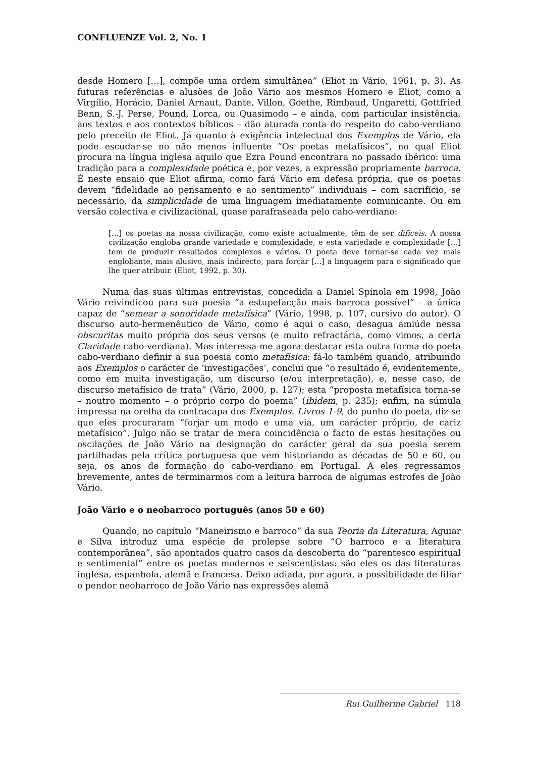CONFLUENZE Vol. 2, No. 1
desde Homero […], compõe uma ordem simultânea” (Eliot in Vário, 1961, p. 3). As futuras referências e alusões de João Vário aos mesmos Homero e Eliot, como a Virgílio, Horácio, Daniel Arnaut, Dante, Villon, Goethe, Rimbaud, Ungaretti, Gottfried Benn, S.-J. Perse, Pound, Lorca, ou Quasimodo – e ainda, com particular insistência, aos textos e aos contextos bíblicos – dão aturada conta do respeito do cabo-verdiano pelo preceito de Eliot. Já quanto à exigência intelectual dos Exemplos de Vário, ela pode escudar-se no não menos influente “Os poetas metafísicos”, no qual Eliot procura na língua inglesa aquilo que Ezra Pound encontrara no passado ibérico: uma tradição para a complexidade poética e, por vezes, a expressão propriamente barroca. É neste ensaio que Eliot afirma, como fará Vário em defesa própria, que os poetas devem “fidelidade ao pensamento e ao sentimento” individuais – com sacrifício, se necessário, da simplicidade de uma linguagem imediatamente comunicante. Ou em versão colectiva e civilizacional, quase parafraseada pelo cabo-verdiano:
[…] os poetas na nossa civilização, como existe actualmente, têm de ser difíceis. A nossa civilização engloba grande variedade e complexidade, e esta variedade e complexidade […] tem de produzir resultados complexos e vários. O poeta deve tornar-se cada vez mais englobante, mais alusivo, mais indirecto, para forçar […] a linguagem para o significado que lhe quer atribuir. (Eliot, 1992, p. 30).
Numa das suas últimas entrevistas, concedida a Daniel Spínola em 1998, João Vário reivindicou para sua poesia “a estupefacção mais barroca possível” – a única capaz de “semear a sonoridade metafísica” (Vário, 1998, p. 107, cursivo do autor). O discurso auto-hermenêutico de Vário, como é aqui o caso, desagua amiúde nessa obscuritas muito própria dos seus versos (e muito refractária, como vimos, a certa Claridade cabo-verdiana). Mas interessa-me agora destacar esta outra forma do poeta cabo-verdiano definir a sua poesia como metafísica: fá-lo também quando, atribuindo aos Exemplos o carácter de ‘investigações’, conclui que “o resultado é, evidentemente, como em muita investigação, um discurso (e/ou interpretação), e, nesse caso, de discurso metafísico de trata” (Vário, 2000, p. 127); esta “proposta metafísica torna-se – noutro momento – o próprio corpo do poema” (ibidem, p. 235); enfim, na súmula impressa na orelha da contracapa dos Exemplos. Livros 1-9, do punho do poeta, diz-se que eles procuraram “forjar um modo e uma via, um carácter próprio, de cariz metafísico”. Julgo não se tratar de mera coincidência o facto de estas hesitações ou oscilações de João Vário na designação do carácter geral da sua poesia serem partilhadas pela crítica portuguesa que vem historiando as décadas de 50 e 60, ou seja, os anos de formação do cabo-verdiano em Portugal. A eles regressamos brevemente, antes de terminarmos com a leitura barroca de algumas estrofes de João Vário.
João Vário e o neobarroco português (anos 50 e 60)
Quando, no capítulo “Maneirismo e barroco” da sua Teoria da Literatura, Aguiar e Silva introduz uma espécie de prolepse sobre “O barroco e a literatura contemporânea”, são apontados quatro casos da descoberta do “parentesco espiritual e sentimental” entre os poetas modernos e seiscentistas: são eles os das literaturas inglesa, espanhola, alemã e francesa. Deixo adiada, por agora, a possibilidade de filiar o pendor neobarroco de João Vário nas expressões alemã
Rui Guilherme Gabriel 118